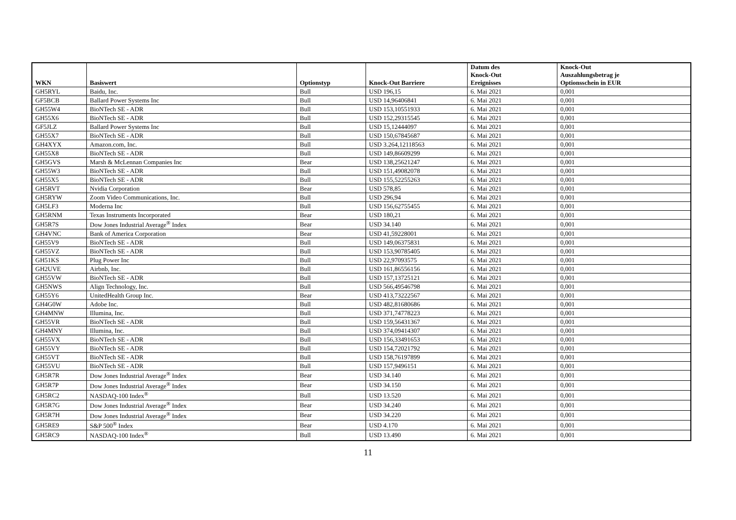| WKN | Basiswert | Optionstyp | Knock-Out Barriere | Datum des Knock-Out Ereignisses | Knock-Out Auszahlungsbetrag je Optionsschein in EUR |
| --- | --- | --- | --- | --- | --- |
| GH5RYL | Baidu, Inc. | Bull | USD 196,15 | 6. Mai 2021 | 0,001 |
| GF5BCB | Ballard Power Systems Inc | Bull | USD 14,96406841 | 6. Mai 2021 | 0,001 |
| GH55W4 | BioNTech SE - ADR | Bull | USD 153,10551933 | 6. Mai 2021 | 0,001 |
| GH55X6 | BioNTech SE - ADR | Bull | USD 152,29315545 | 6. Mai 2021 | 0,001 |
| GF5JLZ | Ballard Power Systems Inc | Bull | USD 15,12444097 | 6. Mai 2021 | 0,001 |
| GH55X7 | BioNTech SE - ADR | Bull | USD 150,67845687 | 6. Mai 2021 | 0,001 |
| GH4XYX | Amazon.com, Inc. | Bull | USD 3.264,12118563 | 6. Mai 2021 | 0,001 |
| GH55X8 | BioNTech SE - ADR | Bull | USD 149,86609299 | 6. Mai 2021 | 0,001 |
| GH5GVS | Marsh & McLennan Companies Inc | Bear | USD 138,25621247 | 6. Mai 2021 | 0,001 |
| GH55W3 | BioNTech SE - ADR | Bull | USD 151,49082078 | 6. Mai 2021 | 0,001 |
| GH55X5 | BioNTech SE - ADR | Bull | USD 155,52255263 | 6. Mai 2021 | 0,001 |
| GH5RVT | Nvidia Corporation | Bear | USD 578,85 | 6. Mai 2021 | 0,001 |
| GH5RYW | Zoom Video Communications, Inc. | Bull | USD 296,94 | 6. Mai 2021 | 0,001 |
| GH5LF3 | Moderna Inc | Bull | USD 156,62755455 | 6. Mai 2021 | 0,001 |
| GH5RNM | Texas Instruments Incorporated | Bear | USD 180,21 | 6. Mai 2021 | 0,001 |
| GH5R7S | Dow Jones Industrial Average<sup>®</sup> Index | Bear | USD 34.140 | 6. Mai 2021 | 0,001 |
| GH4VNC | Bank of America Corporation | Bear | USD 41,59228001 | 6. Mai 2021 | 0,001 |
| GH55V9 | BioNTech SE - ADR | Bull | USD 149,06375831 | 6. Mai 2021 | 0,001 |
| GH55VZ | BioNTech SE - ADR | Bull | USD 153,90785405 | 6. Mai 2021 | 0,001 |
| GH51KS | Plug Power Inc | Bull | USD 22,97093575 | 6. Mai 2021 | 0,001 |
| GH2UVE | Airbnb, Inc. | Bull | USD 161,86556156 | 6. Mai 2021 | 0,001 |
| GH55VW | BioNTech SE - ADR | Bull | USD 157,13725121 | 6. Mai 2021 | 0,001 |
| GH5NWS | Align Technology, Inc. | Bull | USD 566,49546798 | 6. Mai 2021 | 0,001 |
| GH55Y6 | UnitedHealth Group Inc. | Bear | USD 413,73222567 | 6. Mai 2021 | 0,001 |
| GH4G0W | Adobe Inc. | Bull | USD 482,81680686 | 6. Mai 2021 | 0,001 |
| GH4MNW | Illumina, Inc. | Bull | USD 371,74778223 | 6. Mai 2021 | 0,001 |
| GH55VR | BioNTech SE - ADR | Bull | USD 159,56431367 | 6. Mai 2021 | 0,001 |
| GH4MNY | Illumina, Inc. | Bull | USD 374,09414307 | 6. Mai 2021 | 0,001 |
| GH55VX | BioNTech SE - ADR | Bull | USD 156,33491653 | 6. Mai 2021 | 0,001 |
| GH55VY | BioNTech SE - ADR | Bull | USD 154,72021792 | 6. Mai 2021 | 0,001 |
| GH55VT | BioNTech SE - ADR | Bull | USD 158,76197899 | 6. Mai 2021 | 0,001 |
| GH55VU | BioNTech SE - ADR | Bull | USD 157,9496151 | 6. Mai 2021 | 0,001 |
| GH5R7R | Dow Jones Industrial Average<sup>®</sup> Index | Bear | USD 34.140 | 6. Mai 2021 | 0,001 |
| GH5R7P | Dow Jones Industrial Average<sup>®</sup> Index | Bear | USD 34.150 | 6. Mai 2021 | 0,001 |
| GH5RC2 | NASDAQ-100 Index<sup>®</sup> | Bull | USD 13.520 | 6. Mai 2021 | 0,001 |
| GH5R7G | Dow Jones Industrial Average<sup>®</sup> Index | Bear | USD 34.240 | 6. Mai 2021 | 0,001 |
| GH5R7H | Dow Jones Industrial Average<sup>®</sup> Index | Bear | USD 34.220 | 6. Mai 2021 | 0,001 |
| GH5RE9 | S&P 500<sup>®</sup> Index | Bear | USD 4.170 | 6. Mai 2021 | 0,001 |
| GH5RC9 | NASDAQ-100 Index<sup>®</sup> | Bull | USD 13.490 | 6. Mai 2021 | 0,001 |
11